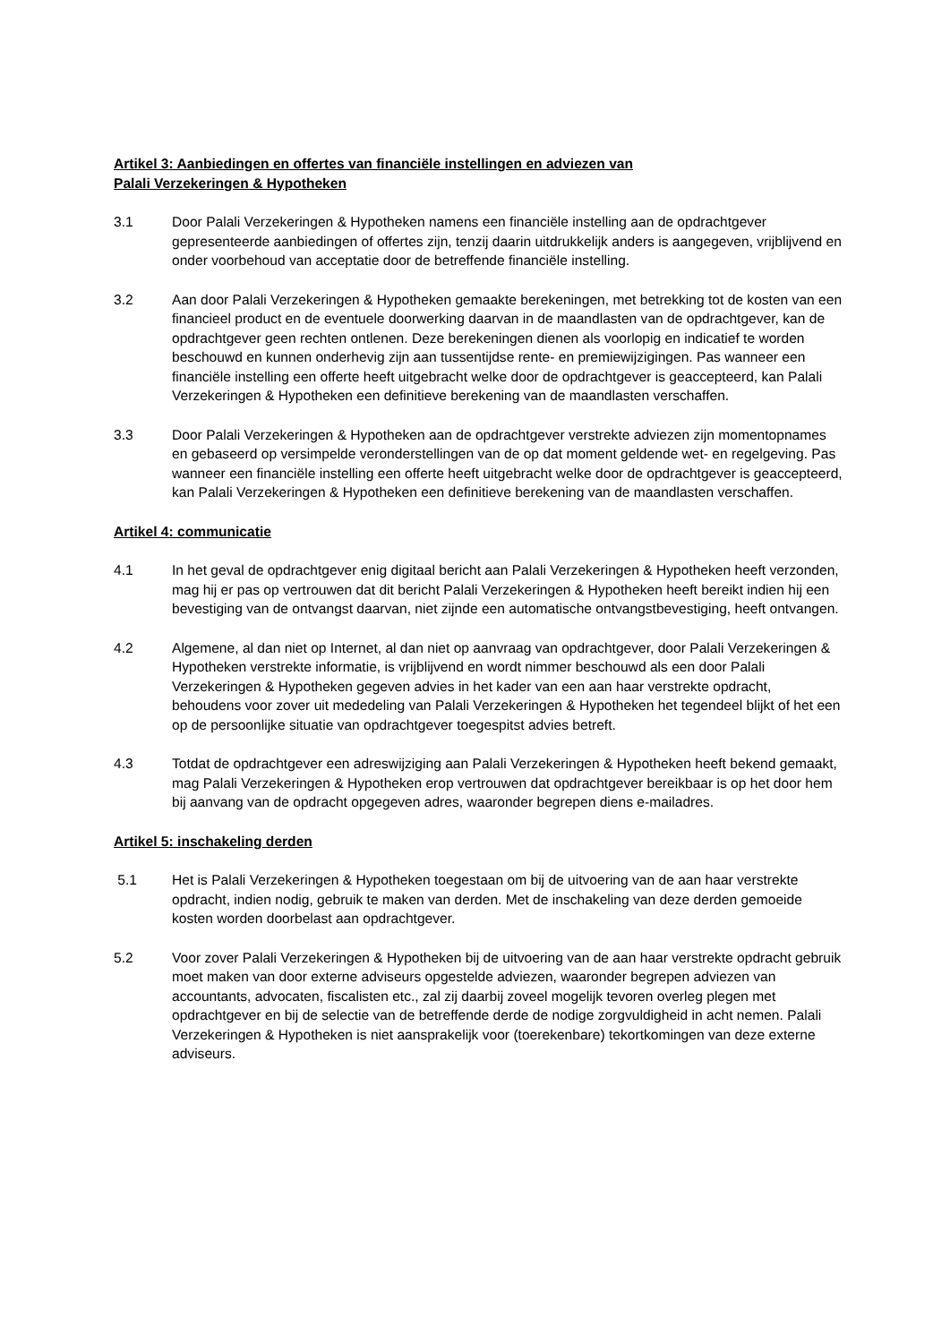Artikel 3: Aanbiedingen en offertes van financiële instellingen en adviezen van
Palali Verzekeringen & Hypotheken
3.1 Door Palali Verzekeringen & Hypotheken namens een financiële instelling aan de opdrachtgever gepresenteerde aanbiedingen of offertes zijn, tenzij daarin uitdrukkelijk anders is aangegeven, vrijblijvend en onder voorbehoud van acceptatie door de betreffende financiële instelling.
3.2 Aan door Palali Verzekeringen & Hypotheken gemaakte berekeningen, met betrekking tot de kosten van een financieel product en de eventuele doorwerking daarvan in de maandlasten van de opdrachtgever, kan de opdrachtgever geen rechten ontlenen. Deze berekeningen dienen als voorlopig en indicatief te worden beschouwd en kunnen onderhevig zijn aan tussentijdse rente- en premiewijzigingen. Pas wanneer een financiële instelling een offerte heeft uitgebracht welke door de opdrachtgever is geaccepteerd, kan Palali Verzekeringen & Hypotheken een definitieve berekening van de maandlasten verschaffen.
3.3 Door Palali Verzekeringen & Hypotheken aan de opdrachtgever verstrekte adviezen zijn momentopnames en gebaseerd op versimpelde veronderstellingen van de op dat moment geldende wet- en regelgeving. Pas wanneer een financiële instelling een offerte heeft uitgebracht welke door de opdrachtgever is geaccepteerd, kan Palali Verzekeringen & Hypotheken een definitieve berekening van de maandlasten verschaffen.
Artikel 4: communicatie
4.1 In het geval de opdrachtgever enig digitaal bericht aan Palali Verzekeringen & Hypotheken heeft verzonden, mag hij er pas op vertrouwen dat dit bericht Palali Verzekeringen & Hypotheken heeft bereikt indien hij een bevestiging van de ontvangst daarvan, niet zijnde een automatische ontvangstbevestiging, heeft ontvangen.
4.2 Algemene, al dan niet op Internet, al dan niet op aanvraag van opdrachtgever, door Palali Verzekeringen & Hypotheken verstrekte informatie, is vrijblijvend en wordt nimmer beschouwd als een door Palali Verzekeringen & Hypotheken gegeven advies in het kader van een aan haar verstrekte opdracht, behoudens voor zover uit mededeling van Palali Verzekeringen & Hypotheken het tegendeel blijkt of het een op de persoonlijke situatie van opdrachtgever toegespitst advies betreft.
4.3 Totdat de opdrachtgever een adreswijziging aan Palali Verzekeringen & Hypotheken heeft bekend gemaakt, mag Palali Verzekeringen & Hypotheken erop vertrouwen dat opdrachtgever bereikbaar is op het door hem bij aanvang van de opdracht opgegeven adres, waaronder begrepen diens e-mailadres.
Artikel 5: inschakeling derden
5.1 Het is Palali Verzekeringen & Hypotheken toegestaan om bij de uitvoering van de aan haar verstrekte opdracht, indien nodig, gebruik te maken van derden. Met de inschakeling van deze derden gemoeide kosten worden doorbelast aan opdrachtgever.
5.2 Voor zover Palali Verzekeringen & Hypotheken bij de uitvoering van de aan haar verstrekte opdracht gebruik moet maken van door externe adviseurs opgestelde adviezen, waaronder begrepen adviezen van accountants, advocaten, fiscalisten etc., zal zij daarbij zoveel mogelijk tevoren overleg plegen met opdrachtgever en bij de selectie van de betreffende derde de nodige zorgvuldigheid in acht nemen. Palali Verzekeringen & Hypotheken is niet aansprakelijk voor (toerekenbare) tekortkomingen van deze externe adviseurs.